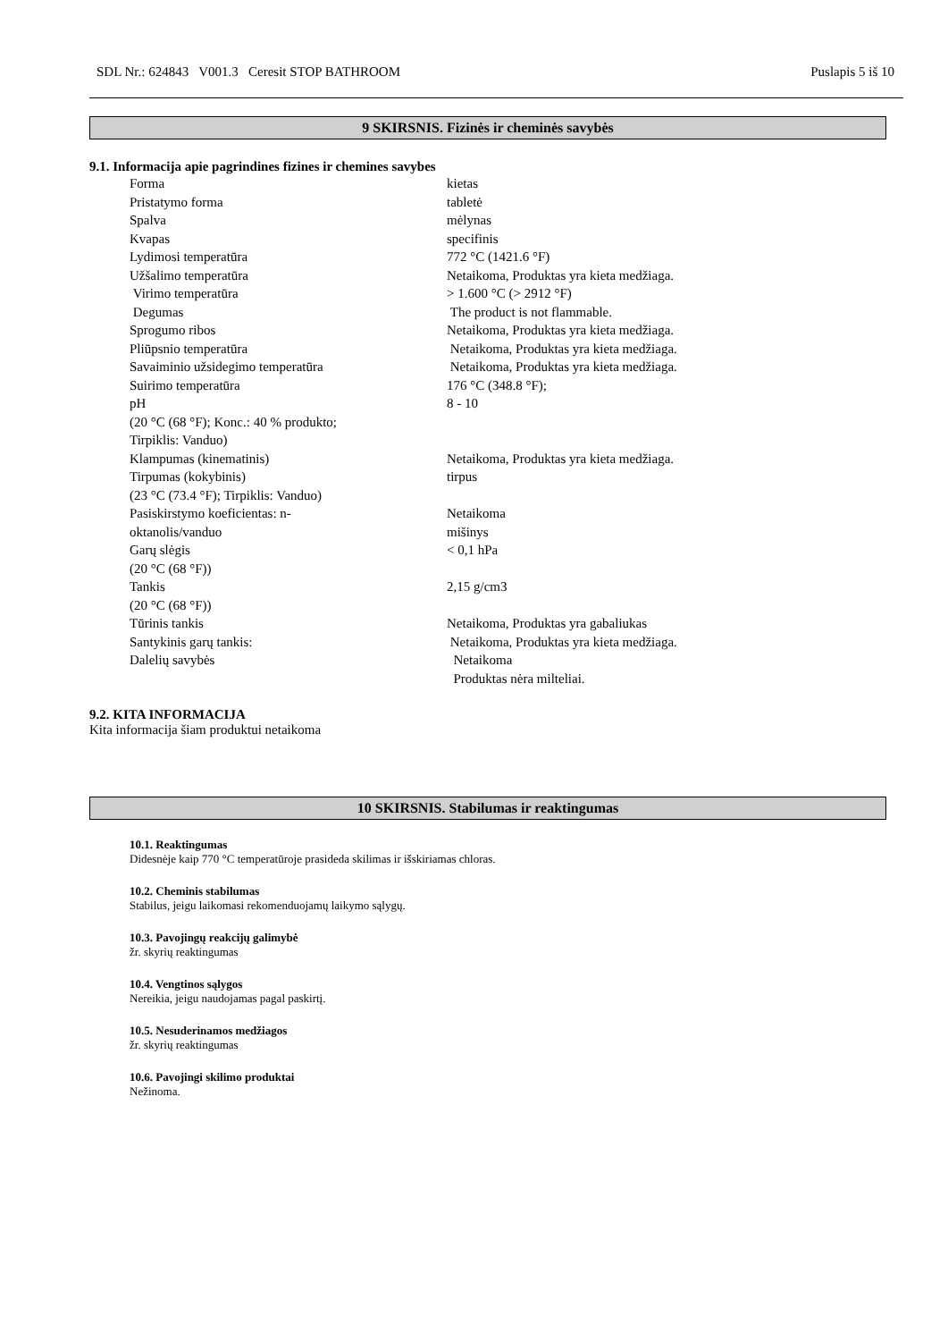SDL Nr.: 624843 V001.3 Ceresit STOP BATHROOM Puslapis 5 iš 10
9 SKIRSNIS. Fizinės ir cheminės savybės
9.1. Informacija apie pagrindines fizines ir chemines savybes
| Forma | kietas |
| Pristatymo forma | tabletė |
| Spalva | mėlynas |
| Kvapas | specifinis |
| Lydimosi temperatūra | 772 °C (1421.6 °F) |
| Užšalimo temperatūra | Netaikoma, Produktas yra kieta medžiaga. |
| Virimo temperatūra | > 1.600 °C (> 2912 °F) |
| Degumas | The product is not flammable. |
| Sprogumo ribos | Netaikoma, Produktas yra kieta medžiaga. |
| Pliūpsnio temperatūra | Netaikoma, Produktas yra kieta medžiaga. |
| Savaiminio užsidegimo temperatūra | Netaikoma, Produktas yra kieta medžiaga. |
| Suirimo temperatūra | 176 °C (348.8 °F); |
| pH (20 °C (68 °F); Konc.: 40 % produkto; Tirpiklis: Vanduo) | 8 - 10 |
| Klampumas (kinematinis) | Netaikoma, Produktas yra kieta medžiaga. |
| Tirpumas (kokybinis) (23 °C (73.4 °F); Tirpiklis: Vanduo) | tirpus |
| Pasiskirstymo koeficientas: n- oktanolis/vanduo | Netaikoma mišinys |
| Garų slėgis (20 °C (68 °F)) | < 0,1 hPa |
| Tankis (20 °C (68 °F)) | 2,15 g/cm3 |
| Tūrinis tankis | Netaikoma, Produktas yra gabaliukas |
| Santykinis garų tankis: | Netaikoma, Produktas yra kieta medžiaga. |
| Dalelių savybės | Netaikoma Produktas nėra milteliai. |
9.2. KITA INFORMACIJA
Kita informacija šiam produktui netaikoma
10 SKIRSNIS. Stabilumas ir reaktingumas
10.1. Reaktingumas
Didesnėje kaip 770 °C temperatūroje prasideda skilimas ir išskiriamas chloras.
10.2. Cheminis stabilumas
Stabilus, jeigu laikomasi rekomenduojamų laikymo sąlygų.
10.3. Pavojingų reakcijų galimybė
žr. skyrių reaktingumas
10.4. Vengtinos sąlygos
Nereikia, jeigu naudojamas pagal paskirtį.
10.5. Nesuderinamos medžiagos
žr. skyrių reaktingumas
10.6. Pavojingi skilimo produktai
Nežinoma.